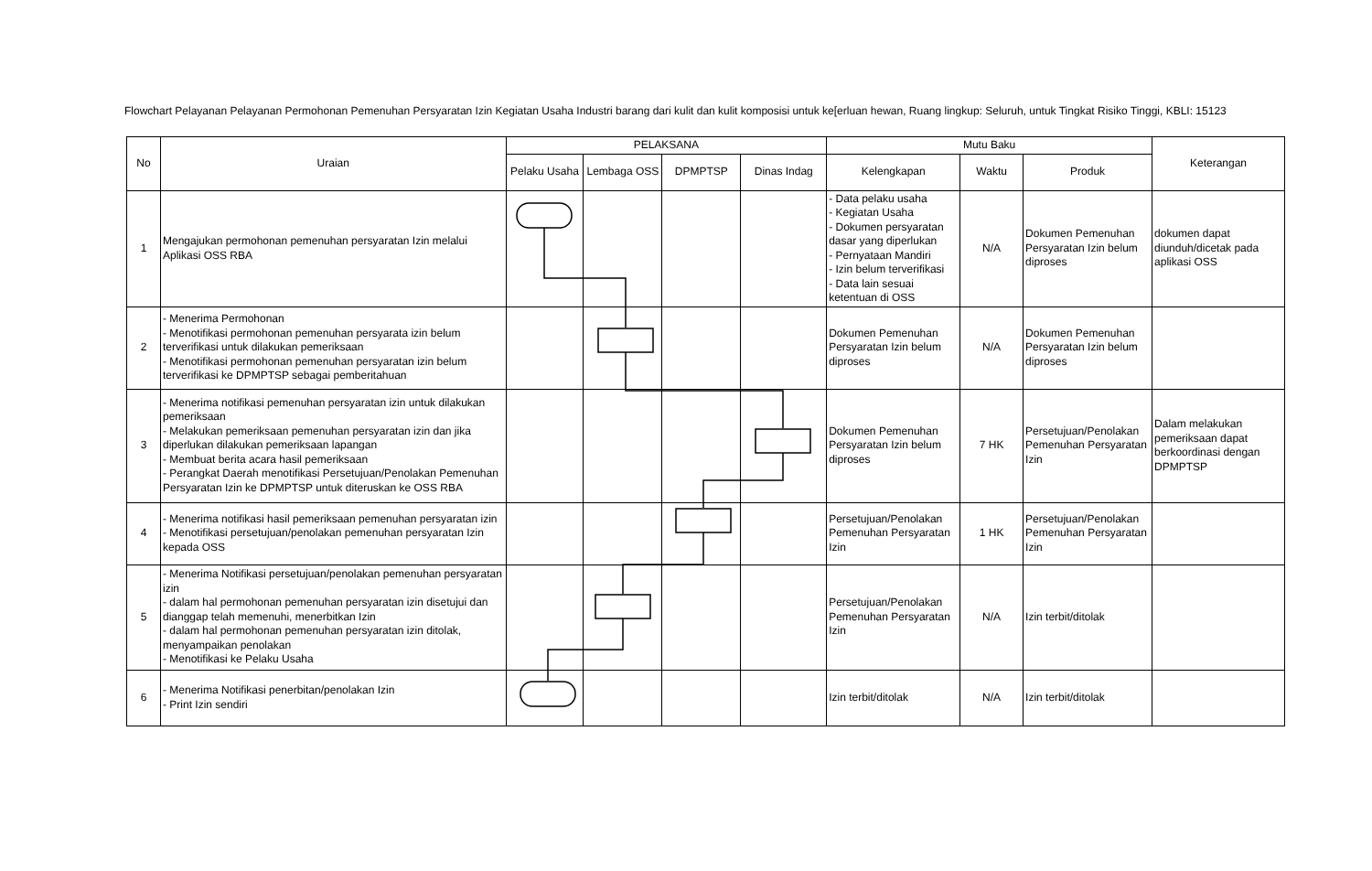Flowchart Pelayanan Pelayanan Permohonan Pemenuhan Persyaratan Izin Kegiatan Usaha Industri barang dari kulit dan kulit komposisi untuk ke[erluan hewan, Ruang lingkup: Seluruh, untuk Tingkat Risiko Tinggi, KBLI: 15123
| No | Uraian | PELAKSANA | | | | Mutu Baku | | | Keterangan |
| --- | --- | --- | --- | --- | --- | --- | --- | --- | --- |
| | | Pelaku Usaha | Lembaga OSS | DPMPTSP | Dinas Indag | Kelengkapan | Waktu | Produk | |
| 1 | Mengajukan permohonan pemenuhan persyaratan Izin melalui Aplikasi OSS RBA | | | | | - Data pelaku usaha - Kegiatan Usaha - Dokumen persyaratan dasar yang diperlukan - Pernyataan Mandiri - Izin belum terverifikasi - Data lain sesuai ketentuan di OSS | N/A | Dokumen Pemenuhan Persyaratan Izin belum diproses | dokumen dapat diunduh/dicetak pada aplikasi OSS |
| 2 | - Menerima Permohonan - Menotifikasi permohonan pemenuhan persyarata izin belum terverifikasi untuk dilakukan pemeriksaan - Menotifikasi permohonan pemenuhan persyaratan izin belum terverifikasi ke DPMPTSP sebagai pemberitahuan | | | | | Dokumen Pemenuhan Persyaratan Izin belum diproses | N/A | Dokumen Pemenuhan Persyaratan Izin belum diproses | |
| 3 | - Menerima notifikasi pemenuhan persyaratan izin untuk dilakukan pemeriksaan - Melakukan pemeriksaan pemenuhan persyaratan izin dan jika diperlukan dilakukan pemeriksaan lapangan - Membuat berita acara hasil pemeriksaan - Perangkat Daerah menotifikasi Persetujuan/Penolakan Pemenuhan Persyaratan Izin ke DPMPTSP untuk diteruskan ke OSS RBA | | | | | Dokumen Pemenuhan Persyaratan Izin belum diproses | 7 HK | Persetujuan/Penolakan Pemenuhan Persyaratan Izin | Dalam melakukan pemeriksaan dapat berkoordinasi dengan DPMPTSP |
| 4 | - Menerima notifikasi hasil pemeriksaan pemenuhan persyaratan izin - Menotifikasi persetujuan/penolakan pemenuhan persyaratan Izin kepada OSS | | | | | Persetujuan/Penolakan Pemenuhan Persyaratan Izin | 1 HK | Persetujuan/Penolakan Pemenuhan Persyaratan Izin | |
| 5 | - Menerima Notifikasi persetujuan/penolakan pemenuhan persyaratan izin - dalam hal permohonan pemenuhan persyaratan izin disetujui dan dianggap telah memenuhi, menerbitkan Izin - dalam hal permohonan pemenuhan persyaratan izin ditolak, menyampaikan penolakan - Menotifikasi ke Pelaku Usaha | | | | | Persetujuan/Penolakan Pemenuhan Persyaratan Izin | N/A | Izin terbit/ditolak | |
| 6 | - Menerima Notifikasi penerbitan/penolakan Izin - Print Izin sendiri | | | | | Izin terbit/ditolak | N/A | Izin terbit/ditolak | |